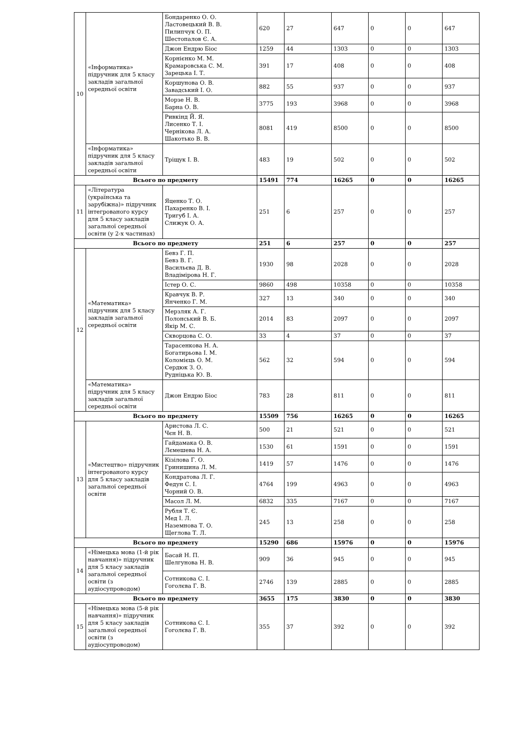| 10 | «Інформатика» підручник для 5 класу закладів загальної середньої освіти | Бондаренко О. О. Ластовецький В. В. Пилипчук О. П. Шестопалов Є. А. | 620 | 27 | 647 | 0 | 0 | 647 |
| | | Джон Ендрю Біос | 1259 | 44 | 1303 | 0 | 0 | 1303 |
| | | Корнієнко М. М. Крамаровська С. М. Зарецька І. Т. | 391 | 17 | 408 | 0 | 0 | 408 |
| | | Коршунова О. В. Завадський І. О. | 882 | 55 | 937 | 0 | 0 | 937 |
| | | Морзе Н. В. Барна О. В. | 3775 | 193 | 3968 | 0 | 0 | 3968 |
| | | Ривкінд Й. Я. Лисенко Т. І. Чернікова Л. А. Шакотько В. В. | 8081 | 419 | 8500 | 0 | 0 | 8500 |
| | «Інформатика» підручник для 5 класу закладів загальної середньої освіти | Тріщук І. В. | 483 | 19 | 502 | 0 | 0 | 502 |
| Всього по предмету | | | 15491 | 774 | 16265 | 0 | 0 | 16265 |
| 11 | «Література (українська та зарубіжна)» підручник інтегрованого курсу для 5 класу закладів загальної середньої освіти (у 2-х частинах) | Яценко Т. О. Пахаренко В. І. Тригуб І. А. Слижук О. А. | 251 | 6 | 257 | 0 | 0 | 257 |
| Всього по предмету | | | 251 | 6 | 257 | 0 | 0 | 257 |
| 12 | «Математика» підручник для 5 класу закладів загальної середньої освіти | Бевз Г. П. Бевз В. Г. Васильєва Д. В. Владімірова Н. Г. | 1930 | 98 | 2028 | 0 | 0 | 2028 |
| | | Істер О. С. | 9860 | 498 | 10358 | 0 | 0 | 10358 |
| | | Кравчук В. Р. Янченко Г. М. | 327 | 13 | 340 | 0 | 0 | 340 |
| | | Мерзляк А. Г. Полонський В. Б. Якір М. С. | 2014 | 83 | 2097 | 0 | 0 | 2097 |
| | | Скворцова С. О. | 33 | 4 | 37 | 0 | 0 | 37 |
| | | Тарасенкова Н. А. Богатирьова І. М. Коломієць О. М. Сердюк З. О. Рудніцька Ю. В. | 562 | 32 | 594 | 0 | 0 | 594 |
| | «Математика» підручник для 5 класу закладів загальної середньої освіти | Джон Ендрю Біос | 783 | 28 | 811 | 0 | 0 | 811 |
| Всього по предмету | | | 15509 | 756 | 16265 | 0 | 0 | 16265 |
| 13 | «Мистецтво» підручник інтегрованого курсу для 5 класу закладів загальної середньої освіти | Аристова Л. С. Чєн Н. В. | 500 | 21 | 521 | 0 | 0 | 521 |
| | | Гайдамака О. В. Лємешева Н. А. | 1530 | 61 | 1591 | 0 | 0 | 1591 |
| | | Кізілова Г. О. Гринишина Л. М. | 1419 | 57 | 1476 | 0 | 0 | 1476 |
| | | Кондратова Л. Г. Федун С. І. Чорний О. В. | 4764 | 199 | 4963 | 0 | 0 | 4963 |
| | | Масол Л. М. | 6832 | 335 | 7167 | 0 | 0 | 7167 |
| | | Рубля Т. Є. Мед І. Л. Наземнова Т. О. Щеглова Т. Л. | 245 | 13 | 258 | 0 | 0 | 258 |
| Всього по предмету | | | 15290 | 686 | 15976 | 0 | 0 | 15976 |
| 14 | «Німецька мова (1-й рік навчання)» підручник для 5 класу закладів загальної середньої освіти (з аудіосупроводом) | Басай Н. П. Шелгунова Н. В. | 909 | 36 | 945 | 0 | 0 | 945 |
| | | Сотникова С. І. Гоголєва Г. В. | 2746 | 139 | 2885 | 0 | 0 | 2885 |
| Всього по предмету | | | 3655 | 175 | 3830 | 0 | 0 | 3830 |
| 15 | «Німецька мова (5-й рік навчання)» підручник для 5 класу закладів загальної середньої освіти (з аудіосупроводом) | Сотникова С. І. Гоголєва Г. В. | 355 | 37 | 392 | 0 | 0 | 392 |